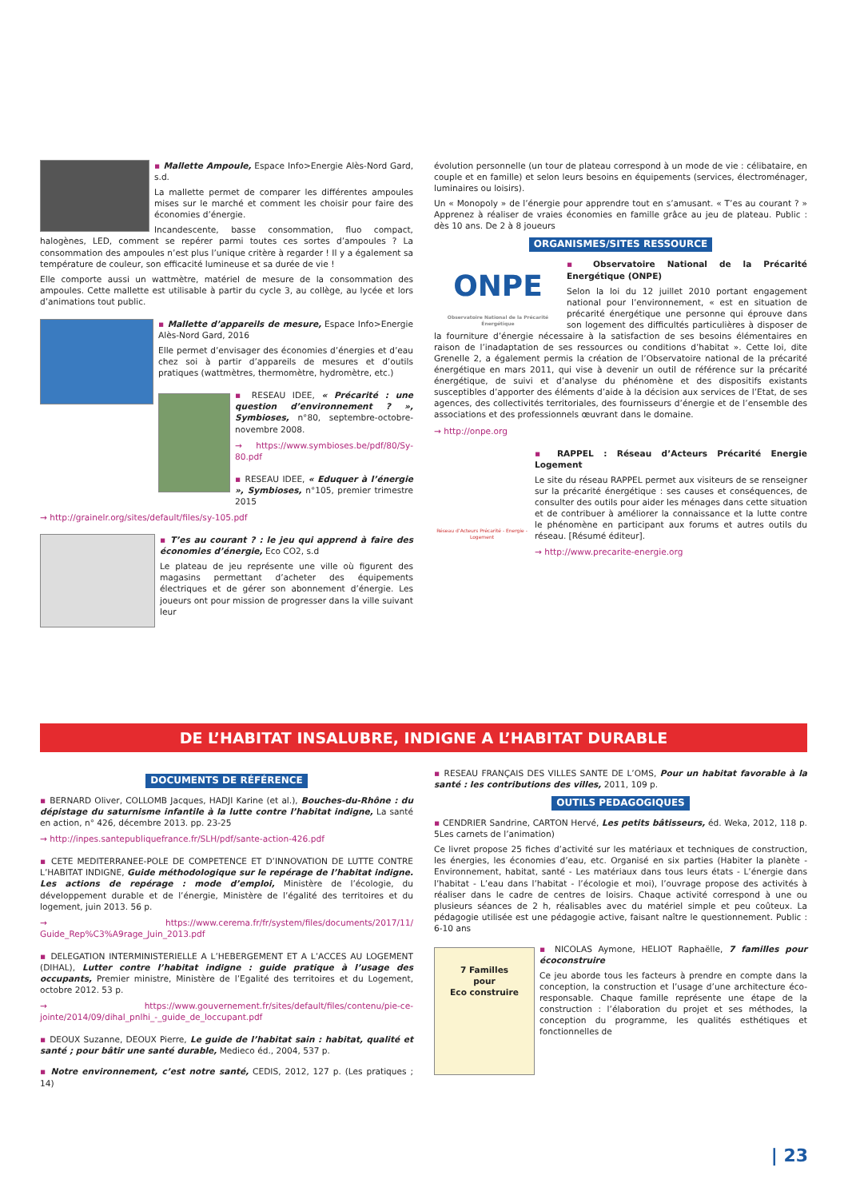▪ Mallette Ampoule, Espace Info>Energie Alès-Nord Gard, s.d.
La mallette permet de comparer les différentes ampoules mises sur le marché et comment les choisir pour faire des économies d’énergie.
Incandescente, basse consommation, fluo compact, halogènes, LED, comment se repérer parmi toutes ces sortes d’ampoules ? La consommation des ampoules n’est plus l’unique critère à regarder ! Il y a également sa température de couleur, son efficacité lumineuse et sa durée de vie !
Elle comporte aussi un wattmètre, matériel de mesure de la consommation des ampoules. Cette mallette est utilisable à partir du cycle 3, au collège, au lycée et lors d’animations tout public.
▪ Mallette d’appareils de mesure, Espace Info>Energie Alès-Nord Gard, 2016
Elle permet d’envisager des économies d’énergies et d’eau chez soi à partir d’appareils de mesures et d’outils pratiques (wattmètres, thermomètre, hydromètre, etc.)
▪ RESEAU IDEE, « Précarité : une question d’environnement ? », Symbioses, n°80, septembre-octobre-novembre 2008.
→ https://www.symbioses.be/pdf/80/Sy-80.pdf
▪ RESEAU IDEE, « Eduquer à l’énergie », Symbioses, n°105, premier trimestre 2015
→ http://grainelr.org/sites/default/files/sy-105.pdf
▪ T’es au courant ? : le jeu qui apprend à faire des économies d’énergie, Eco CO2, s.d
Le plateau de jeu représente une ville où figurent des magasins permettant d’acheter des équipements électriques et de gérer son abonnement d’énergie. Les joueurs ont pour mission de progresser dans la ville suivant leur
évolution personnelle (un tour de plateau correspond à un mode de vie : célibataire, en couple et en famille) et selon leurs besoins en équipements (services, électroménager, luminaires ou loisirs).
Un « Monopoly » de l’énergie pour apprendre tout en s’amusant. « T’es au courant ? » Apprenez à réaliser de vraies économies en famille grâce au jeu de plateau. Public : dès 10 ans. De 2 à 8 joueurs
ORGANISMES/SITES RESSOURCE
ONPE
Observatoire National de la Précarité Énergétique
▪ Observatoire National de la Précarité Energétique (ONPE)
Selon la loi du 12 juillet 2010 portant engagement national pour l’environnement, « est en situation de précarité énergétique une personne qui éprouve dans son logement des difficultés particulières à disposer de la fourniture d’énergie nécessaire à la satisfaction de ses besoins élémentaires en raison de l’inadaptation de ses ressources ou conditions d’habitat ». Cette loi, dite Grenelle 2, a également permis la création de l’Observatoire national de la précarité énergétique en mars 2011, qui vise à devenir un outil de référence sur la précarité énergétique, de suivi et d’analyse du phénomène et des dispositifs existants susceptibles d’apporter des éléments d’aide à la décision aux services de l’Etat, de ses agences, des collectivités territoriales, des fournisseurs d’énergie et de l’ensemble des associations et des professionnels œuvrant dans le domaine.
→ http://onpe.org
Réseau d’Acteurs Précarité - Energie - Logement
▪ RAPPEL : Réseau d’Acteurs Précarité Energie Logement
Le site du réseau RAPPEL permet aux visiteurs de se renseigner sur la précarité énergétique : ses causes et conséquences, de consulter des outils pour aider les ménages dans cette situation et de contribuer à améliorer la connaissance et la lutte contre le phénomène en participant aux forums et autres outils du réseau. [Résumé éditeur].
→ http://www.precarite-energie.org
DE L’HABITAT INSALUBRE, INDIGNE A L’HABITAT DURABLE
DOCUMENTS DE RÉFÉRENCE
▪ BERNARD Oliver, COLLOMB Jacques, HADJI Karine (et al.), Bouches-du-Rhône : du dépistage du saturnisme infantile à la lutte contre l’habitat indigne, La santé en action, n° 426, décembre 2013. pp. 23-25
→ http://inpes.santepubliquefrance.fr/SLH/pdf/sante-action-426.pdf
▪ CETE MEDITERRANEE-POLE DE COMPETENCE ET D’INNOVATION DE LUTTE CONTRE L’HABITAT INDIGNE, Guide méthodologique sur le repérage de l’habitat indigne. Les actions de repérage : mode d’emploi, Ministère de l’écologie, du développement durable et de l’énergie, Ministère de l’égalité des territoires et du logement, juin 2013. 56 p.
→ https://www.cerema.fr/fr/system/files/documents/2017/11/ Guide_Rep%C3%A9rage_Juin_2013.pdf
▪ DELEGATION INTERMINISTERIELLE A L’HEBERGEMENT ET A L’ACCES AU LOGEMENT (DIHAL), Lutter contre l’habitat indigne : guide pratique à l’usage des occupants, Premier ministre, Ministère de l’Egalité des territoires et du Logement, octobre 2012. 53 p.
→ https://www.gouvernement.fr/sites/default/files/contenu/pie-ce-jointe/2014/09/dihal_pnlhi_-_guide_de_loccupant.pdf
▪ DEOUX Suzanne, DEOUX Pierre, Le guide de l’habitat sain : habitat, qualité et santé ; pour bâtir une santé durable, Medieco éd., 2004, 537 p.
▪ Notre environnement, c’est notre santé, CEDIS, 2012, 127 p. (Les pratiques ; 14)
▪ RESEAU FRANÇAIS DES VILLES SANTE DE L’OMS, Pour un habitat favorable à la santé : les contributions des villes, 2011, 109 p.
OUTILS PEDAGOGIQUES
▪ CENDRIER Sandrine, CARTON Hervé, Les petits bâtisseurs, éd. Weka, 2012, 118 p. 5Les carnets de l’animation)
Ce livret propose 25 fiches d’activité sur les matériaux et techniques de construction, les énergies, les économies d’eau, etc. Organisé en six parties (Habiter la planète - Environnement, habitat, santé - Les matériaux dans tous leurs états - L’énergie dans l’habitat - L’eau dans l’habitat - l’écologie et moi), l’ouvrage propose des activités à réaliser dans le cadre de centres de loisirs. Chaque activité correspond à une ou plusieurs séances de 2 h, réalisables avec du matériel simple et peu coûteux. La pédagogie utilisée est une pédagogie active, faisant naître le questionnement. Public : 6-10 ans
7 Familles
pour
Eco construire
▪ NICOLAS Aymone, HELIOT Raphaëlle, 7 familles pour écoconstruire
Ce jeu aborde tous les facteurs à prendre en compte dans la conception, la construction et l’usage d’une architecture éco-responsable. Chaque famille représente une étape de la construction : l’élaboration du projet et ses méthodes, la conception du programme, les qualités esthétiques et fonctionnelles de
| 23